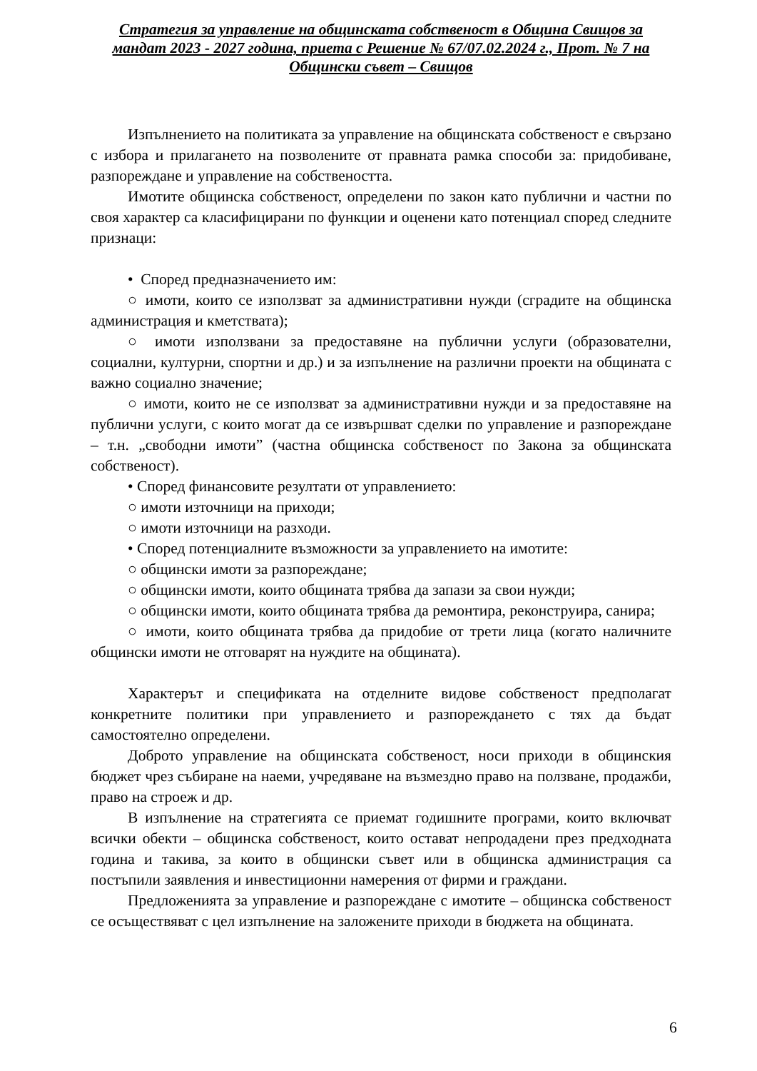Стратегия за управление на общинската собственост в Община Свищов за мандат 2023 - 2027 година, приета с Решение № 67/07.02.2024 г., Прот. № 7 на Общински съвет – Свищов
Изпълнението на политиката за управление на общинската собственост е свързано с избора и прилагането на позволените от правната рамка способи за: придобиване, разпореждане и управление на собствеността.
Имотите общинска собственост, определени по закон като публични и частни по своя характер са класифицирани по функции и оценени като потенциал според следните признаци:
• Според предназначението им:
○ имоти, които се използват за административни нужди (сградите на общинска администрация и кметствата);
○ имоти използвани за предоставяне на публични услуги (образователни, социални, културни, спортни и др.) и за изпълнение на различни проекти на общината с важно социално значение;
○ имоти, които не се използват за административни нужди и за предоставяне на публични услуги, с които могат да се извършват сделки по управление и разпореждане – т.н. „свободни имоти” (частна общинска собственост по Закона за общинската собственост).
• Според финансовите резултати от управлението:
○ имоти източници на приходи;
○ имоти източници на разходи.
• Според потенциалните възможности за управлението на имотите:
○ общински имоти за разпореждане;
○ общински имоти, които общината трябва да запази за свои нужди;
○ общински имоти, които общината трябва да ремонтира, реконструира, санира;
○ имоти, които общината трябва да придобие от трети лица (когато наличните общински имоти не отговарят на нуждите на общината).
Характерът и спецификата на отделните видове собственост предполагат конкретните политики при управлението и разпореждането с тях да бъдат самостоятелно определени.
Доброто управление на общинската собственост, носи приходи в общинския бюджет чрез събиране на наеми, учредяване на възмездно право на ползване, продажби, право на строеж и др.
В изпълнение на стратегията се приемат годишните програми, които включват всички обекти – общинска собственост, които остават непродадени през предходната година и такива, за които в общински съвет или в общинска администрация са постъпили заявления и инвестиционни намерения от фирми и граждани.
Предложенията за управление и разпореждане с имотите – общинска собственост се осъществяват с цел изпълнение на заложените приходи в бюджета на общината.
6